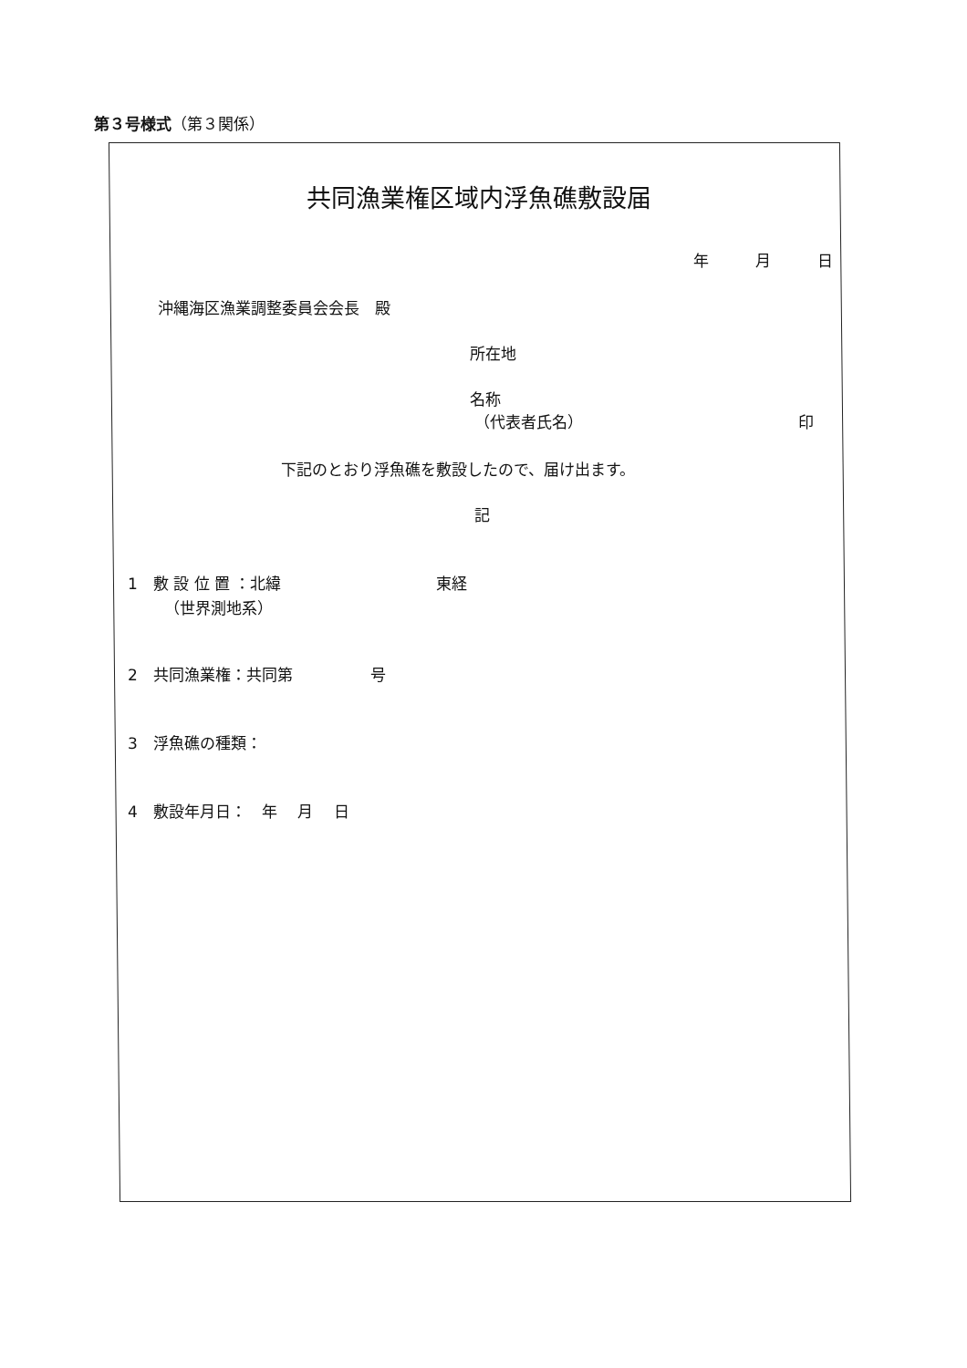第３号様式（第３関係）
共同漁業権区域内浮魚礁敷設届
年　　　月　　　日
沖縄海区漁業調整委員会会長　殿
所在地
名称
（代表者氏名）
印
下記のとおり浮魚礁を敷設したので、届け出ます。
記
1　敷 設 位 置 ：北緯　　　　　　　　　　東経
（世界測地系）
2　共同漁業権：共同第　　　　　号
3　浮魚礁の種類：
4　敷設年月日：　年　 月　 日